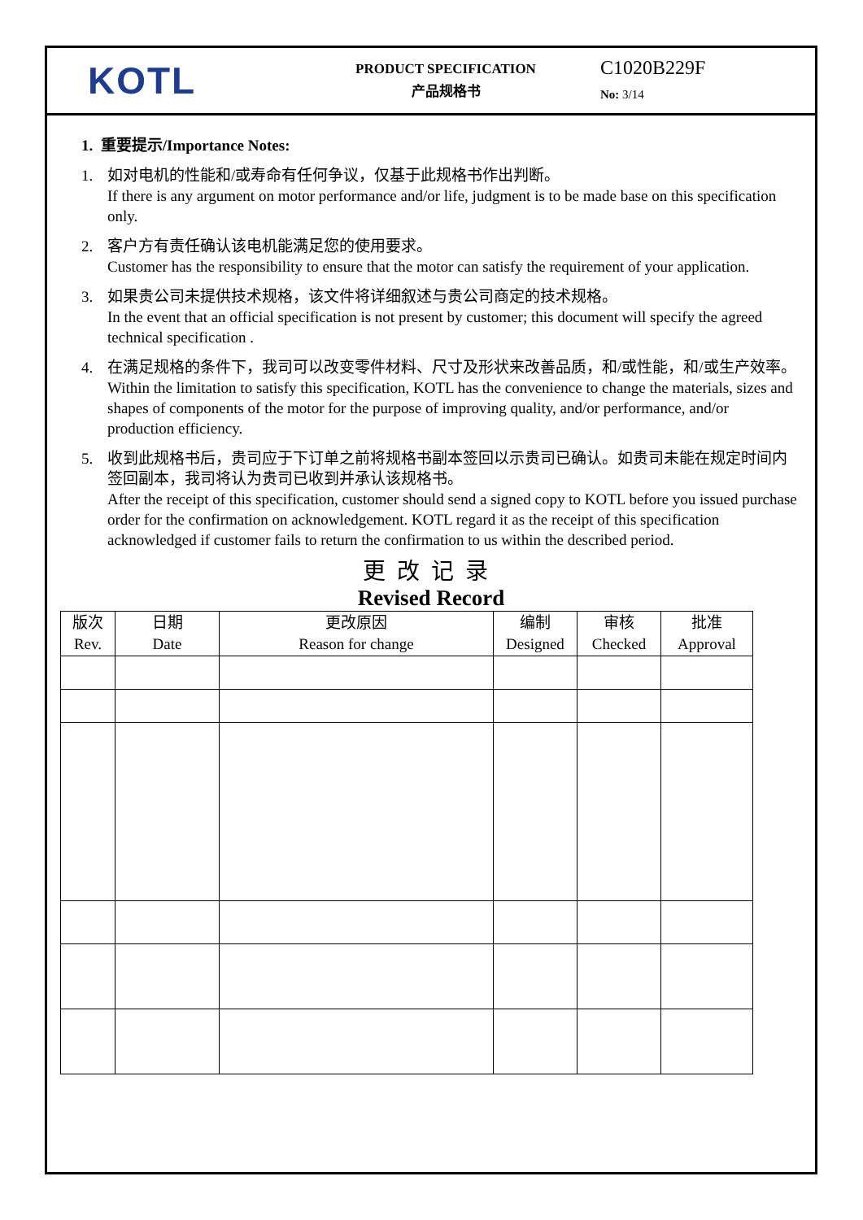KOTL
PRODUCT SPECIFICATION
产品规格书
C1020B229F
No: 3/14
1. 重要提示/Importance Notes:
1. 如对电机的性能和/或寿命有任何争议，仅基于此规格书作出判断。
If there is any argument on motor performance and/or life, judgment is to be made base on this specification only.
2. 客户方有责任确认该电机能满足您的使用要求。
Customer has the responsibility to ensure that the motor can satisfy the requirement of your application.
3. 如果贵公司未提供技术规格，该文件将详细叙述与贵公司商定的技术规格。
In the event that an official specification is not present by customer; this document will specify the agreed technical specification .
4. 在满足规格的条件下，我司可以改变零件材料、尺寸及形状来改善品质，和/或性能，和/或生产效率。
Within the limitation to satisfy this specification, KOTL has the convenience to change the materials, sizes and shapes of components of the motor for the purpose of improving quality, and/or performance, and/or production efficiency.
5. 收到此规格书后，贵司应于下订单之前将规格书副本签回以示贵司已确认。如贵司未能在规定时间内签回副本，我司将认为贵司已收到并承认该规格书。
After the receipt of this specification, customer should send a signed copy to KOTL before you issued purchase order for the confirmation on acknowledgement. KOTL regard it as the receipt of this specification acknowledged if customer fails to return the confirmation to us within the described period.
更改记录
Revised Record
| 版次 Rev. | 日期 Date | 更改原因 Reason for change | 编制 Designed | 审核 Checked | 批准 Approval |
| --- | --- | --- | --- | --- | --- |